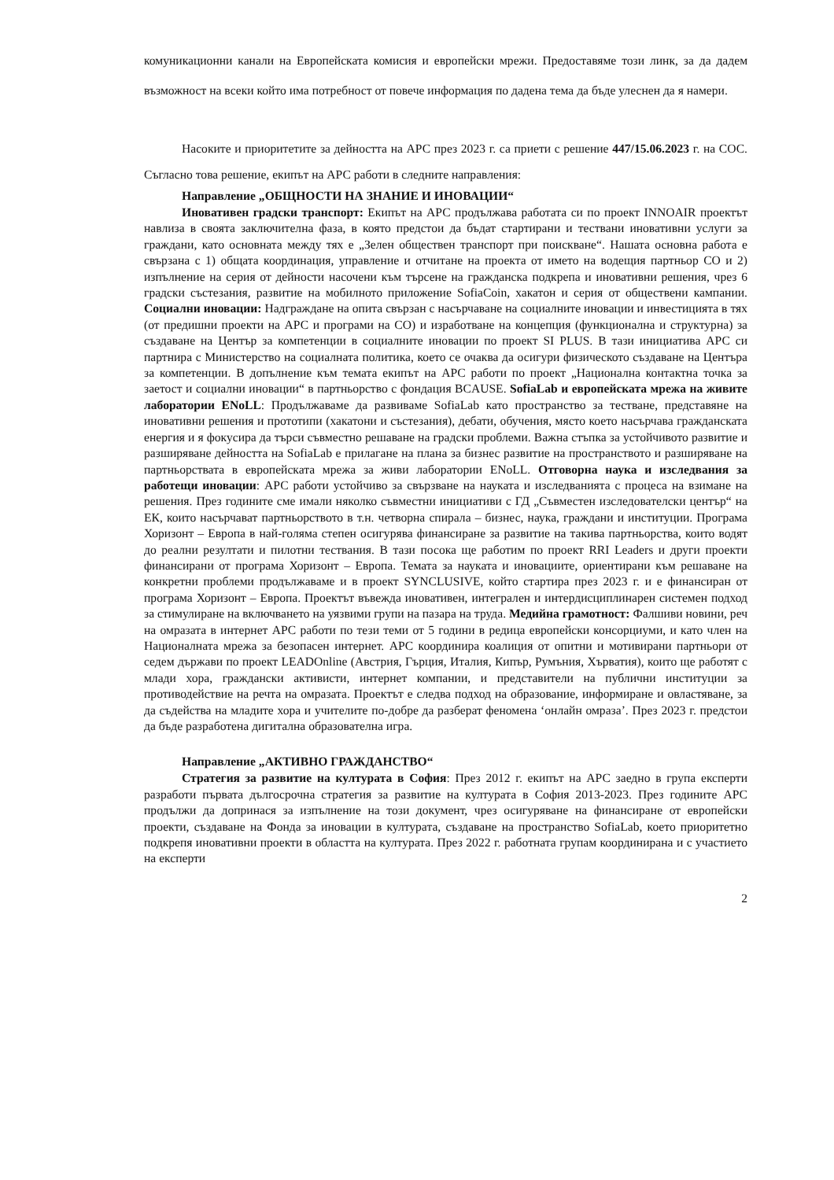комуникационни канали на Европейската комисия и европейски мрежи. Предоставяме този линк, за да дадем възможност на всеки който има потребност от повече информация по дадена тема да бъде улеснен да я намери.
Насоките и приоритетите за дейността на АРС през 2023 г. са приети с решение 447/15.06.2023 г. на СОС. Съгласно това решение, екипът на АРС работи в следните направления:
Направление „ОБЩНОСТИ НА ЗНАНИЕ И ИНОВАЦИИ“
Иновативен градски транспорт: Екипът на АРС продължава работата си по проект INNOAIR проектът навлиза в своята заключителна фаза, в която предстои да бъдат стартирани и тествани иновативни услуги за граждани, като основната между тях е „Зелен обществен транспорт при поискване“. Нашата основна работа е свързана с 1) общата координация, управление и отчитане на проекта от името на водещия партньор СО и 2) изпълнение на серия от дейности насочени към търсене на гражданска подкрепа и иновативни решения, чрез 6 градски състезания, развитие на мобилното приложение SofiaCoin, хакатон и серия от обществени кампании. Социални иновации: Надграждане на опита свързан с насърчаване на социалните иновации и инвестицията в тях (от предишни проекти на АРС и програми на СО) и изработване на концепция (функционална и структурна) за създаване на Център за компетенции в социалните иновации по проект SI PLUS. В тази инициатива АРС си партнира с Министерство на социалната политика, което се очаква да осигури физическото създаване на Центъра за компетенции. В допълнение към темата екипът на АРС работи по проект „Национална контактна точка за заетост и социални иновации“ в партньорство с фондация BCAUSE. SofiaLab и европейската мрежа на живите лаборатории ENoLL: Продължаваме да развиваме SofiaLab като пространство за тестване, представяне на иновативни решения и прототипи (хакатони и състезания), дебати, обучения, място което насърчава гражданската енергия и я фокусира да търси съвместно решаване на градски проблеми. Важна стъпка за устойчивото развитие и разширяване дейността на SofiaLab е прилагане на плана за бизнес развитие на пространството и разширяване на партньорствата в европейската мрежа за живи лаборатории ENoLL. Отговорна наука и изследвания за работещи иновации: АРС работи устойчиво за свързване на науката и изследванията с процеса на взимане на решения. През годините сме имали няколко съвместни инициативи с ГД „Съвместен изследователски център“ на ЕК, които насърчават партньорството в т.н. четворна спирала – бизнес, наука, граждани и институции. Програма Хоризонт – Европа в най-голяма степен осигурява финансиране за развитие на такива партньорства, които водят до реални резултати и пилотни тествания. В тази посока ще работим по проект RRI Leaders и други проекти финансирани от програма Хоризонт – Европа. Темата за науката и иновациите, ориентирани към решаване на конкретни проблеми продължаваме и в проект SYNCLUSIVE, който стартира през 2023 г. и е финансиран от програма Хоризонт – Европа. Проектът въвежда иновативен, интегрален и интердисциплинарен системен подход за стимулиране на включването на уязвими групи на пазара на труда. Медийна грамотност: Фалшиви новини, реч на омразата в интернет АРС работи по тези теми от 5 години в редица европейски консорциуми, и като член на Националната мрежа за безопасен интернет. АРС координира коалиция от опитни и мотивирани партньори от седем държави по проект LEADOnline (Австрия, Гърция, Италия, Кипър, Румъния, Хърватия), които ще работят с млади хора, граждански активисти, интернет компании, и представители на публични институции за противодействие на речта на омразата. Проектът е следва подход на образование, информиране и овластяване, за да съдейства на младите хора и учителите по-добре да разберат феномена ‘онлайн омраза’. През 2023 г. предстои да бъде разработена дигитална образователна игра.
Направление „АКТИВНО ГРАЖДАНСТВО“
Стратегия за развитие на културата в София: През 2012 г. екипът на АРС заедно в група експерти разработи първата дългосрочна стратегия за развитие на културата в София 2013-2023. През годините АРС продължи да допринася за изпълнение на този документ, чрез осигуряване на финансиране от европейски проекти, създаване на Фонда за иновации в културата, създаване на пространство SofiaLab, което приоритетно подкрепя иновативни проекти в областта на културата. През 2022 г. работната групам координирана и с участието на експерти
2